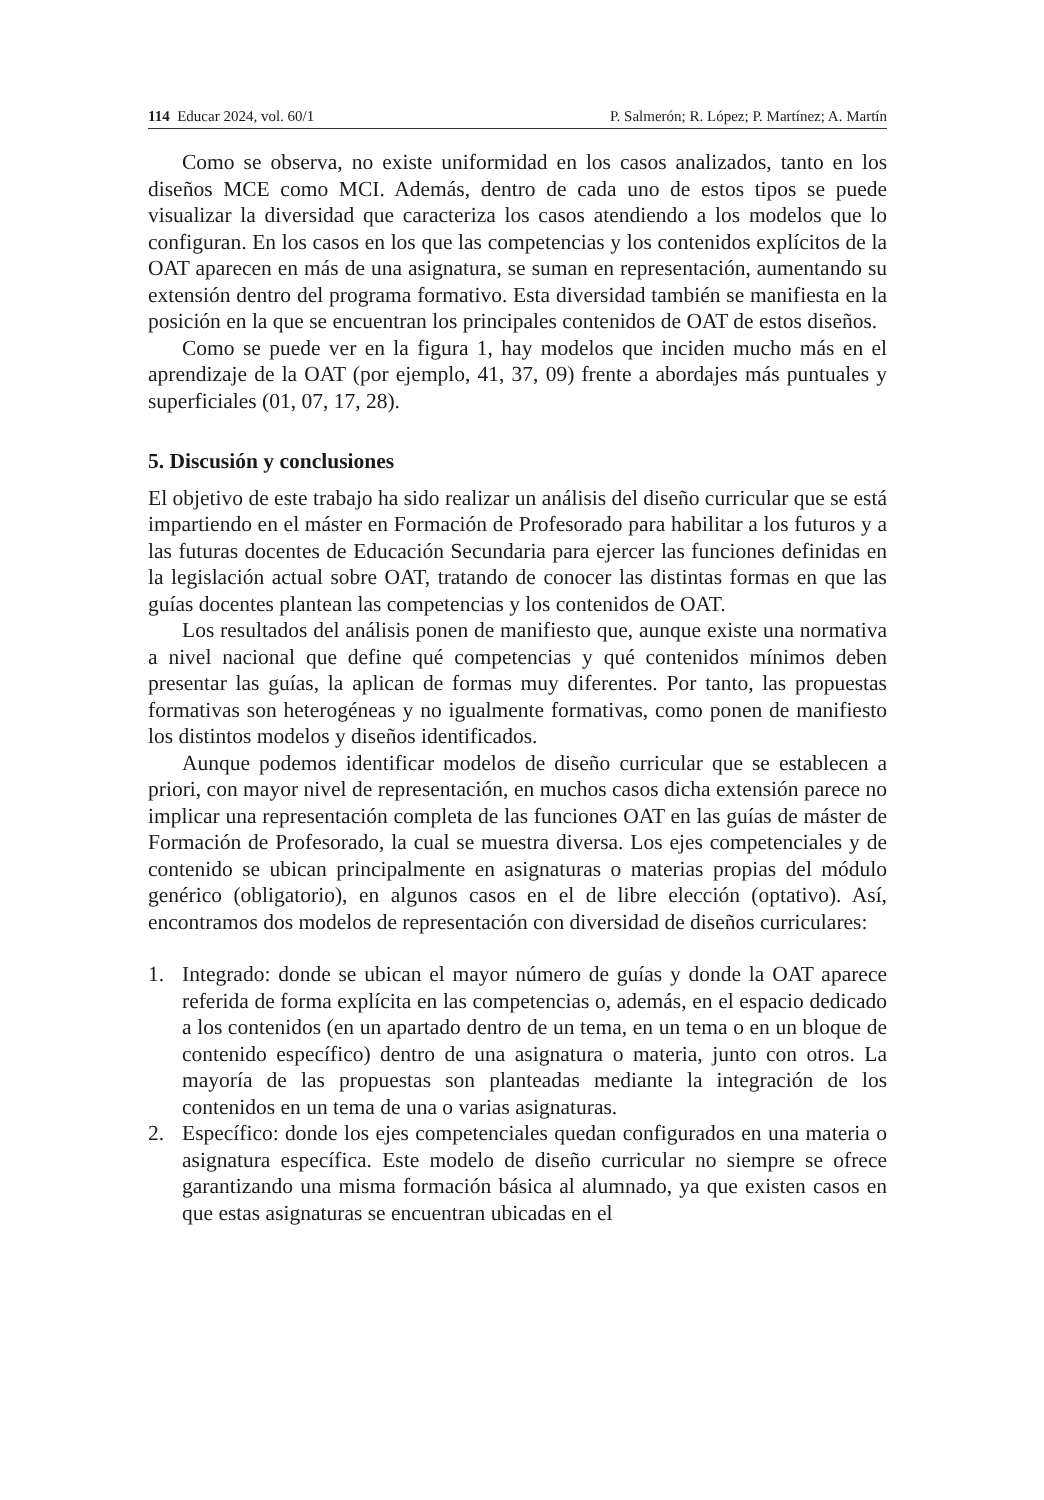114 Educar 2024, vol. 60/1 P. Salmerón; R. López; P. Martínez; A. Martín
Como se observa, no existe uniformidad en los casos analizados, tanto en los diseños MCE como MCI. Además, dentro de cada uno de estos tipos se puede visualizar la diversidad que caracteriza los casos atendiendo a los modelos que lo configuran. En los casos en los que las competencias y los contenidos explícitos de la OAT aparecen en más de una asignatura, se suman en representación, aumentando su extensión dentro del programa formativo. Esta diversidad también se manifiesta en la posición en la que se encuentran los principales contenidos de OAT de estos diseños.
Como se puede ver en la figura 1, hay modelos que inciden mucho más en el aprendizaje de la OAT (por ejemplo, 41, 37, 09) frente a abordajes más puntuales y superficiales (01, 07, 17, 28).
5. Discusión y conclusiones
El objetivo de este trabajo ha sido realizar un análisis del diseño curricular que se está impartiendo en el máster en Formación de Profesorado para habilitar a los futuros y a las futuras docentes de Educación Secundaria para ejercer las funciones definidas en la legislación actual sobre OAT, tratando de conocer las distintas formas en que las guías docentes plantean las competencias y los contenidos de OAT.
Los resultados del análisis ponen de manifiesto que, aunque existe una normativa a nivel nacional que define qué competencias y qué contenidos mínimos deben presentar las guías, la aplican de formas muy diferentes. Por tanto, las propuestas formativas son heterogéneas y no igualmente formativas, como ponen de manifiesto los distintos modelos y diseños identificados.
Aunque podemos identificar modelos de diseño curricular que se establecen a priori, con mayor nivel de representación, en muchos casos dicha extensión parece no implicar una representación completa de las funciones OAT en las guías de máster de Formación de Profesorado, la cual se muestra diversa. Los ejes competenciales y de contenido se ubican principalmente en asignaturas o materias propias del módulo genérico (obligatorio), en algunos casos en el de libre elección (optativo). Así, encontramos dos modelos de representación con diversidad de diseños curriculares:
1. Integrado: donde se ubican el mayor número de guías y donde la OAT aparece referida de forma explícita en las competencias o, además, en el espacio dedicado a los contenidos (en un apartado dentro de un tema, en un tema o en un bloque de contenido específico) dentro de una asignatura o materia, junto con otros. La mayoría de las propuestas son planteadas mediante la integración de los contenidos en un tema de una o varias asignaturas.
2. Específico: donde los ejes competenciales quedan configurados en una materia o asignatura específica. Este modelo de diseño curricular no siempre se ofrece garantizando una misma formación básica al alumnado, ya que existen casos en que estas asignaturas se encuentran ubicadas en el